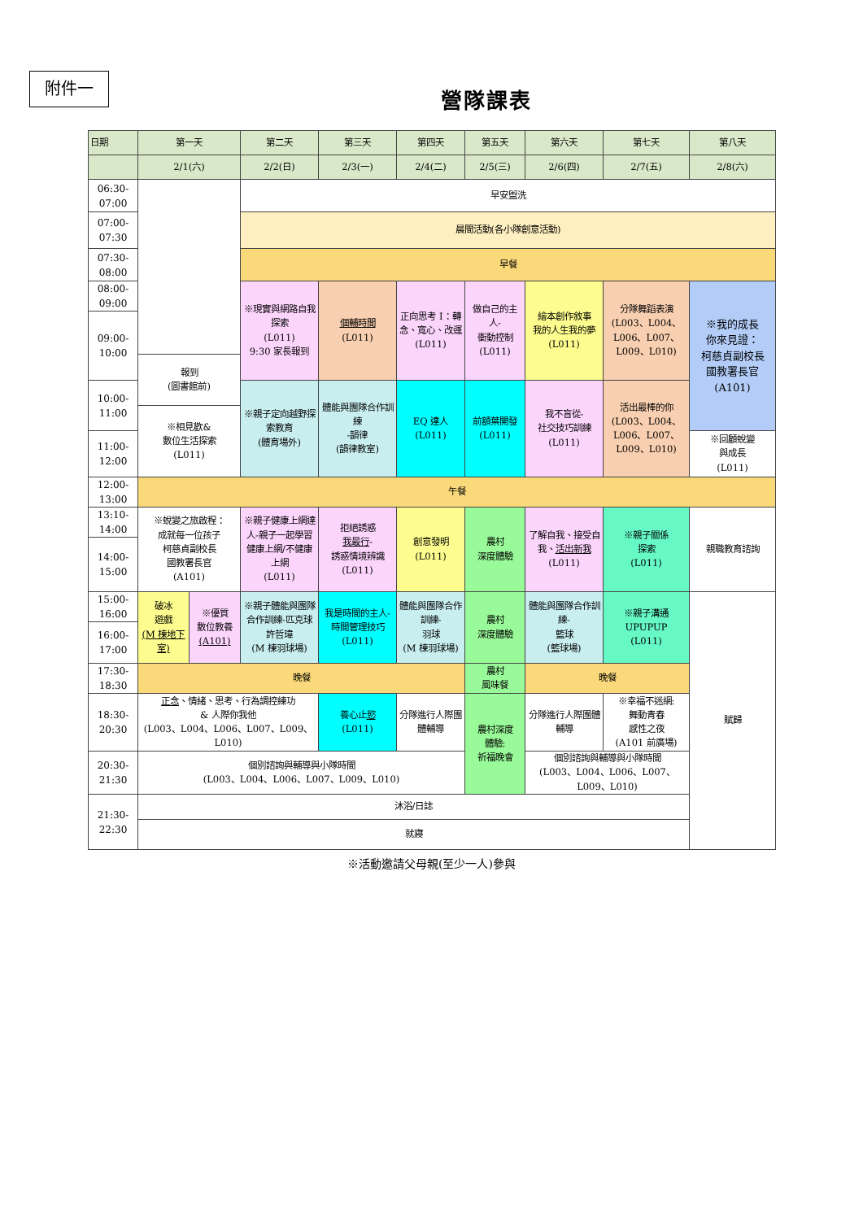附件一
營隊課表
| 日期 | 第一天 | | 第二天 | 第三天 | 第四天 | 第五天 | 第六天 | 第七天 | 第八天 |
| | 2/1(六) | | 2/2(日) | 2/3(一) | 2/4(二) | 2/5(三) | 2/6(四) | 2/7(五) | 2/8(六) |
| 06:30- 07:00 | | | 早安盥洗 | | | | | | |
| 07:00- 07:30 | | | 晨間活動(各小隊創意活動) | | | | | | |
| 07:30- 08:00 | | | 早餐 | | | | | | |
| 08:00- 09:00 | | | ※現實與網路自我探索 (L011) 9:30 家長報到 | 個輔時間 (L011) | 正向思考 I：轉念、寬心、改運 (L011) | 做自己的主人- 衝動控制 (L011) | 繪本創作敘事 我的人生我的夢 (L011) | 分隊舞蹈表演 (L003、L004、L006、L007、L009、L010) | ※我的成長 你來見證： 柯慈貞副校長 國教署長官 (A101) |
| 09:00- 10:00 | | | | | | | | | |
| | 報到 (圖書館前) | | | | | | | | |
| 10:00- 11:00 | | | ※親子定向越野探索教育 (體育場外) | 體能與團隊合作訓練 -韻律 (韻律教室) | EQ 達人 (L011) | 前額葉開發 (L011) | 我不盲從- 社交技巧訓練 (L011) | 活出最棒的你 (L003、L004、L006、L007、L009、L010) | |
| | ※相見歡& 數位生活探索 (L011) | | | | | | | | |
| 11:00- 12:00 | | | | | | | | | ※回顧蛻變 與成長 (L011) |
| 12:00- 13:00 | 午餐 | | | | | | | | |
| 13:10- 14:00 | ※蛻變之旅啟程： 成就每一位孩子 柯慈貞副校長 國教署長官 (A101) | | ※親子健康上網達人-親子一起學習健康上網/不健康上網 (L011) | 拒絕誘惑 我最行 - 誘惑情境辨識 (L011) | 創意發明 (L011) | 農村 深度體驗 | 了解自我、接受自我、 活出新我 (L011) | ※親子關係 探索 (L011) | 親職教育諮詢 |
| 14:00- 15:00 | | | | | | | | | |
| 15:00- 16:00 | 破冰 遊戲 (M 棟地下室) | ※優質 數位教養 (A101) | ※親子體能與團隊合作訓練-匹克球 許哲瑋 (M 棟羽球場) | 我是時間的主人- 時間管理技巧 (L011) | 體能與團隊合作訓練- 羽球 (M 棟羽球場) | 農村 深度體驗 | 體能與團隊合作訓練- 籃球 (籃球場) | ※親子溝通 UPUPUP (L011) | 賦歸 |
| 16:00- 17:00 | | | | | | | | | |
| 17:30- 18:30 | 晚餐 | | | | | 農村 風味餐 | 晚餐 | | |
| 18:30- 20:30 | 正念 、情緒、思考、行為調控練功 & 人際你我他 (L003、L004、L006、L007、L009、L010) | | | 養心止 慾 (L011) | 分隊進行人際團體輔導 | 農村深度 體驗: 祈福晚會 | 分隊進行人際團體輔導 | ※幸福不迷網: 舞動青春 感性之夜 (A101 前廣場) | |
| 20:30- 21:30 | 個別諮詢與輔導與小隊時間 (L003、L004、L006、L007、L009、L010) | | | | | | 個別諮詢與輔導與小隊時間 (L003、L004、L006、L007、L009、L010) | | |
| 21:30- 22:30 | 沐浴/日誌 | | | | | | | | |
| | 就寢 | | | | | | | | |
※活動邀請父母親(至少一人)參與